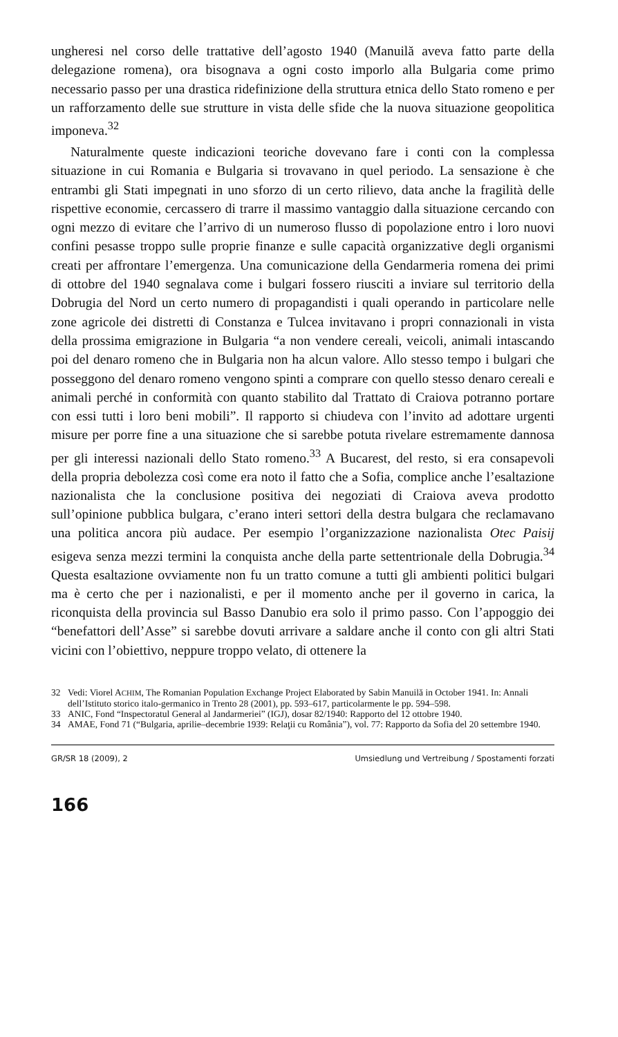ungheresi nel corso delle trattative dell’agosto 1940 (Manuilă aveva fatto parte della delegazione romena), ora bisognava a ogni costo imporlo alla Bulgaria come primo necessario passo per una drastica ridefinizione della struttura etnica dello Stato romeno e per un rafforzamento delle sue strutture in vista delle sfide che la nuova situazione geopolitica imponeva.<sup>32</sup>
Naturalmente queste indicazioni teoriche dovevano fare i conti con la complessa situazione in cui Romania e Bulgaria si trovavano in quel periodo. La sensazione è che entrambi gli Stati impegnati in uno sforzo di un certo rilievo, data anche la fragilità delle rispettive economie, cercassero di trarre il massimo vantaggio dalla situazione cercando con ogni mezzo di evitare che l’arrivo di un numeroso flusso di popolazione entro i loro nuovi confini pesasse troppo sulle proprie finanze e sulle capacità organizzative degli organismi creati per affrontare l’emergenza. Una comunicazione della Gendarmeria romena dei primi di ottobre del 1940 segnalava come i bulgari fossero riusciti a inviare sul territorio della Dobrugia del Nord un certo numero di propagandisti i quali operando in particolare nelle zone agricole dei distretti di Constanza e Tulcea invitavano i propri connazionali in vista della prossima emigrazione in Bulgaria “a non vendere cereali, veicoli, animali intascando poi del denaro romeno che in Bulgaria non ha alcun valore. Allo stesso tempo i bulgari che posseggono del denaro romeno vengono spinti a comprare con quello stesso denaro cereali e animali perché in conformità con quanto stabilito dal Trattato di Craiova potranno portare con essi tutti i loro beni mobili”. Il rapporto si chiudeva con l’invito ad adottare urgenti misure per porre fine a una situazione che si sarebbe potuta rivelare estremamente dannosa per gli interessi nazionali dello Stato romeno.<sup>33</sup> A Bucarest, del resto, si era consapevoli della propria debolezza così come era noto il fatto che a Sofia, complice anche l’esaltazione nazionalista che la conclusione positiva dei negoziati di Craiova aveva prodotto sull’opinione pubblica bulgara, c’erano interi settori della destra bulgara che reclamavano una politica ancora più audace. Per esempio l’organizzazione nazionalista Otec Paisij esigeva senza mezzi termini la conquista anche della parte settentrionale della Dobrugia.<sup>34</sup> Questa esaltazione ovviamente non fu un tratto comune a tutti gli ambienti politici bulgari ma è certo che per i nazionalisti, e per il momento anche per il governo in carica, la riconquista della provincia sul Basso Danubio era solo il primo passo. Con l’appoggio dei “benefattori dell’Asse” si sarebbe dovuti arrivare a saldare anche il conto con gli altri Stati vicini con l’obiettivo, neppure troppo velato, di ottenere la
32 Vedi: Viorel ACHIM, The Romanian Population Exchange Project Elaborated by Sabin Manuilă in October 1941. In: Annali dell’Istituto storico italo-germanico in Trento 28 (2001), pp. 593–617, particolarmente le pp. 594–598.
33 ANIC, Fond “Inspectoratul General al Jandarmeriei” (IGJ), dosar 82/1940: Rapporto del 12 ottobre 1940.
34 AMAE, Fond 71 (“Bulgaria, aprilie–decembrie 1939: Relaţii cu România”), vol. 77: Rapporto da Sofia del 20 settembre 1940.
GR/SR 18 (2009), 2 Umsiedlung und Vertreibung / Spostamenti forzati
166